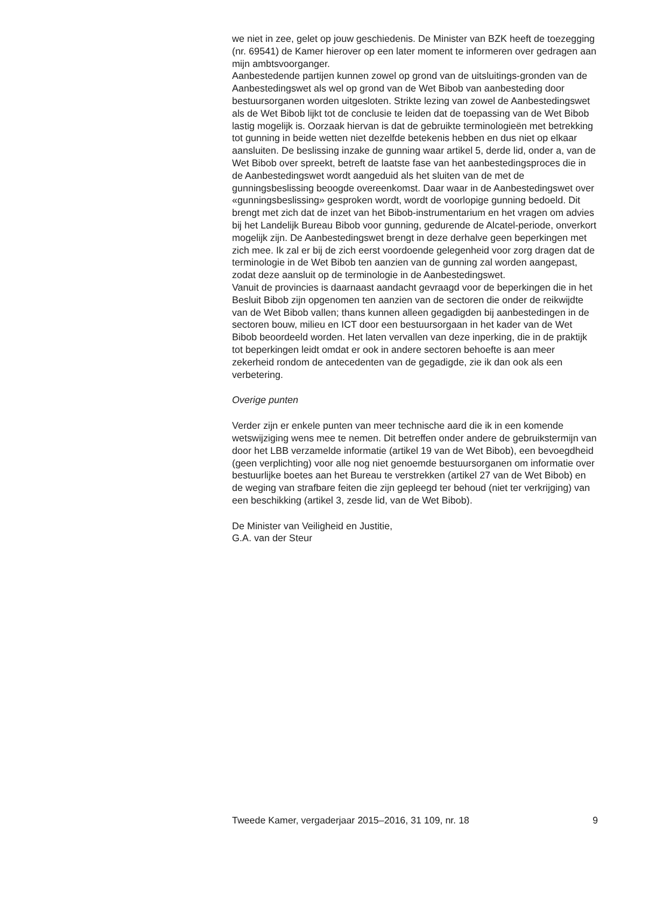we niet in zee, gelet op jouw geschiedenis. De Minister van BZK heeft de toezegging (nr. 69541) de Kamer hierover op een later moment te informeren over gedragen aan mijn ambtsvoorganger.
Aanbestedende partijen kunnen zowel op grond van de uitsluitings-gronden van de Aanbestedingswet als wel op grond van de Wet Bibob van aanbesteding door bestuursorganen worden uitgesloten. Strikte lezing van zowel de Aanbestedingswet als de Wet Bibob lijkt tot de conclusie te leiden dat de toepassing van de Wet Bibob lastig mogelijk is. Oorzaak hiervan is dat de gebruikte terminologieën met betrekking tot gunning in beide wetten niet dezelfde betekenis hebben en dus niet op elkaar aansluiten. De beslissing inzake de gunning waar artikel 5, derde lid, onder a, van de Wet Bibob over spreekt, betreft de laatste fase van het aanbestedingsproces die in de Aanbestedingswet wordt aangeduid als het sluiten van de met de gunningsbeslissing beoogde overeenkomst. Daar waar in de Aanbestedingswet over «gunningsbeslissing» gesproken wordt, wordt de voorlopige gunning bedoeld. Dit brengt met zich dat de inzet van het Bibob-instrumentarium en het vragen om advies bij het Landelijk Bureau Bibob voor gunning, gedurende de Alcatel-periode, onverkort mogelijk zijn. De Aanbestedingswet brengt in deze derhalve geen beperkingen met zich mee. Ik zal er bij de zich eerst voordoende gelegenheid voor zorg dragen dat de terminologie in de Wet Bibob ten aanzien van de gunning zal worden aangepast, zodat deze aansluit op de terminologie in de Aanbestedingswet.
Vanuit de provincies is daarnaast aandacht gevraagd voor de beperkingen die in het Besluit Bibob zijn opgenomen ten aanzien van de sectoren die onder de reikwijdte van de Wet Bibob vallen; thans kunnen alleen gegadigden bij aanbestedingen in de sectoren bouw, milieu en ICT door een bestuursorgaan in het kader van de Wet Bibob beoordeeld worden. Het laten vervallen van deze inperking, die in de praktijk tot beperkingen leidt omdat er ook in andere sectoren behoefte is aan meer zekerheid rondom de antecedenten van de gegadigde, zie ik dan ook als een verbetering.
Overige punten
Verder zijn er enkele punten van meer technische aard die ik in een komende wetswijziging wens mee te nemen. Dit betreffen onder andere de gebruikstermijn van door het LBB verzamelde informatie (artikel 19 van de Wet Bibob), een bevoegdheid (geen verplichting) voor alle nog niet genoemde bestuursorganen om informatie over bestuurlijke boetes aan het Bureau te verstrekken (artikel 27 van de Wet Bibob) en de weging van strafbare feiten die zijn gepleegd ter behoud (niet ter verkrijging) van een beschikking (artikel 3, zesde lid, van de Wet Bibob).
De Minister van Veiligheid en Justitie,
G.A. van der Steur
Tweede Kamer, vergaderjaar 2015–2016, 31 109, nr. 18 9